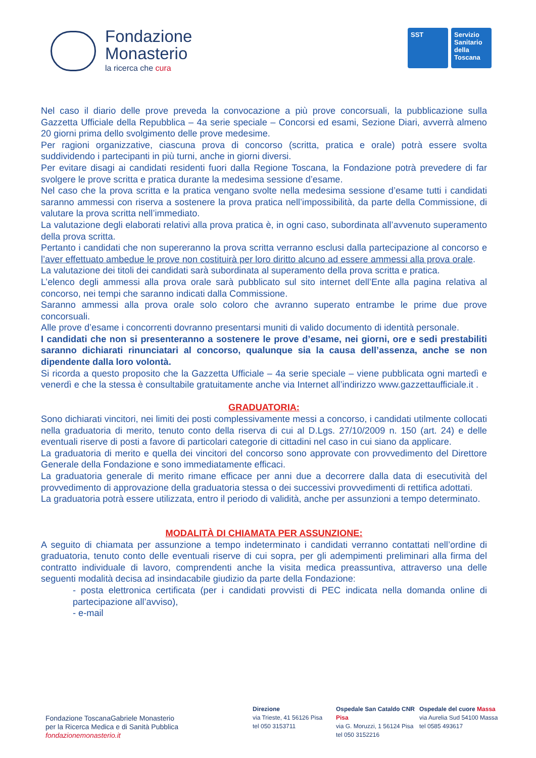Fondazione
Monasterio
la ricerca che cura
SST Servizio Sanitario della Toscana
Nel caso il diario delle prove preveda la convocazione a più prove concorsuali, la pubblicazione sulla Gazzetta Ufficiale della Repubblica – 4a serie speciale – Concorsi ed esami, Sezione Diari, avverrà almeno 20 giorni prima dello svolgimento delle prove medesime.
Per ragioni organizzative, ciascuna prova di concorso (scritta, pratica e orale) potrà essere svolta suddividendo i partecipanti in più turni, anche in giorni diversi.
Per evitare disagi ai candidati residenti fuori dalla Regione Toscana, la Fondazione potrà prevedere di far svolgere le prove scritta e pratica durante la medesima sessione d’esame.
Nel caso che la prova scritta e la pratica vengano svolte nella medesima sessione d’esame tutti i candidati saranno ammessi con riserva a sostenere la prova pratica nell’impossibilità, da parte della Commissione, di valutare la prova scritta nell’immediato.
La valutazione degli elaborati relativi alla prova pratica è, in ogni caso, subordinata all’avvenuto superamento della prova scritta.
Pertanto i candidati che non supereranno la prova scritta verranno esclusi dalla partecipazione al concorso e l’aver effettuato ambedue le prove non costituirà per loro diritto alcuno ad essere ammessi alla prova orale.
La valutazione dei titoli dei candidati sarà subordinata al superamento della prova scritta e pratica.
L’elenco degli ammessi alla prova orale sarà pubblicato sul sito internet dell’Ente alla pagina relativa al concorso, nei tempi che saranno indicati dalla Commissione.
Saranno ammessi alla prova orale solo coloro che avranno superato entrambe le prime due prove concorsuali.
Alle prove d’esame i concorrenti dovranno presentarsi muniti di valido documento di identità personale.
I candidati che non si presenteranno a sostenere le prove d’esame, nei giorni, ore e sedi prestabiliti saranno dichiarati rinunciatari al concorso, qualunque sia la causa dell’assenza, anche se non dipendente dalla loro volontà.
Si ricorda a questo proposito che la Gazzetta Ufficiale – 4a serie speciale – viene pubblicata ogni martedì e venerdì e che la stessa è consultabile gratuitamente anche via Internet all’indirizzo www.gazzettaufficiale.it .
GRADUATORIA:
Sono dichiarati vincitori, nei limiti dei posti complessivamente messi a concorso, i candidati utilmente collocati nella graduatoria di merito, tenuto conto della riserva di cui al D.Lgs. 27/10/2009 n. 150 (art. 24) e delle eventuali riserve di posti a favore di particolari categorie di cittadini nel caso in cui siano da applicare.
La graduatoria di merito e quella dei vincitori del concorso sono approvate con provvedimento del Direttore Generale della Fondazione e sono immediatamente efficaci.
La graduatoria generale di merito rimane efficace per anni due a decorrere dalla data di esecutività del provvedimento di approvazione della graduatoria stessa o dei successivi provvedimenti di rettifica adottati.
La graduatoria potrà essere utilizzata, entro il periodo di validità, anche per assunzioni a tempo determinato.
MODALITÀ DI CHIAMATA PER ASSUNZIONE:
A seguito di chiamata per assunzione a tempo indeterminato i candidati verranno contattati nell’ordine di graduatoria, tenuto conto delle eventuali riserve di cui sopra, per gli adempimenti preliminari alla firma del contratto individuale di lavoro, comprendenti anche la visita medica preassuntiva, attraverso una delle seguenti modalità decisa ad insindacabile giudizio da parte della Fondazione:
- posta elettronica certificata (per i candidati provvisti di PEC indicata nella domanda online di partecipazione all’avviso),
- e-mail
Fondazione ToscanaGabriele Monasterio
per la Ricerca Medica e di Sanità Pubblica
fondazionemonasterio.it
Direzione
via Trieste, 41 56126 Pisa
tel 050 3153711
Ospedale San Cataldo CNR Pisa
via G. Moruzzi, 1 56124 Pisa
tel 050 3152216
Ospedale del cuore Massa
via Aurelia Sud 54100 Massa
tel 0585 493617